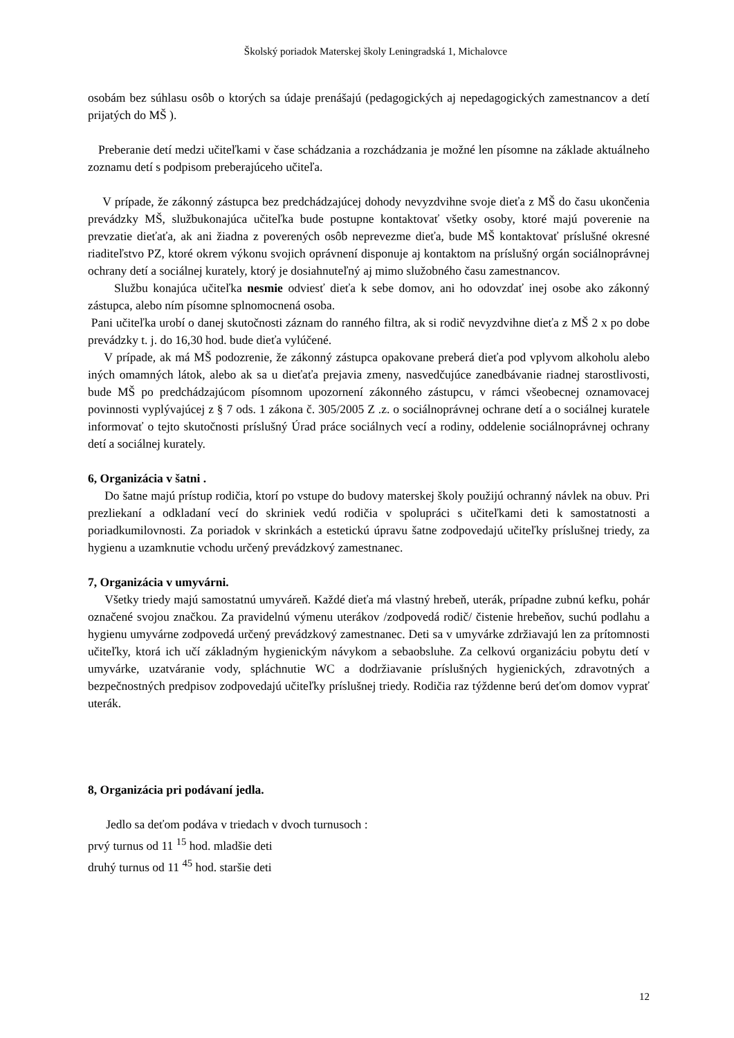Školský poriadok Materskej školy Leningradská 1, Michalovce
osobám bez súhlasu osôb o ktorých sa údaje prenášajú (pedagogických aj nepedagogických zamestnancov a detí prijatých do MŠ ).
Preberanie detí medzi učiteľkami v čase schádzania a rozchádzania je možné len písomne na základe aktuálneho zoznamu detí s podpisom preberajúceho učiteľa.
V prípade, že zákonný zástupca bez predchádzajúcej dohody nevyzdvihne svoje dieťa z MŠ do času ukončenia prevádzky MŠ, službukonajúca učiteľka bude postupne kontaktovať všetky osoby, ktoré majú poverenie na prevzatie dieťaťa, ak ani žiadna z poverených osôb neprevezme dieťa, bude MŠ kontaktovať príslušné okresné riaditeľstvo PZ, ktoré okrem výkonu svojich oprávnení disponuje aj kontaktom na príslušný orgán sociálnoprávnej ochrany detí a sociálnej kurately, ktorý je dosiahnuteľný aj mimo služobného času zamestnancov.
Službu konajúca učiteľka nesmie odviesť dieťa k sebe domov, ani ho odovzdať inej osobe ako zákonný zástupca, alebo ním písomne splnomocnená osoba.
Pani učiteľka urobí o danej skutočnosti záznam do ranného filtra, ak si rodič nevyzdvihne dieťa z MŠ 2 x po dobe prevádzky t. j. do 16,30 hod. bude dieťa vylúčené.
V prípade, ak má MŠ podozrenie, že zákonný zástupca opakovane preberá dieťa pod vplyvom alkoholu alebo iných omamných látok, alebo ak sa u dieťaťa prejavia zmeny, nasvedčujúce zanedbávanie riadnej starostlivosti, bude MŠ po predchádzajúcom písomnom upozornení zákonného zástupcu, v rámci všeobecnej oznamovacej povinnosti vyplývajúcej z § 7 ods. 1 zákona č. 305/2005 Z .z. o sociálnoprávnej ochrane detí a o sociálnej kuratele informovať o tejto skutočnosti príslušný Úrad práce sociálnych vecí a rodiny, oddelenie sociálnoprávnej ochrany detí a sociálnej kurately.
6, Organizácia v šatni .
Do šatne majú prístup rodičia, ktorí po vstupe do budovy materskej školy použijú ochranný návlek na obuv. Pri prezliekaní a odkladaní vecí do skriniek vedú rodičia v spolupráci s učiteľkami deti k samostatnosti a poriadkumilovnosti. Za poriadok v skrinkách a estetickú úpravu šatne zodpovedajú učiteľky príslušnej triedy, za hygienu a uzamknutie vchodu určený prevádzkový zamestnanec.
7, Organizácia v umyvárni.
Všetky triedy majú samostatnú umyváreň. Každé dieťa má vlastný hrebeň, uterák, prípadne zubnú kefku, pohár označené svojou značkou. Za pravidelnú výmenu uterákov /zodpovedá rodič/ čistenie hrebeňov, suchú podlahu a hygienu umyvárne zodpovedá určený prevádzkový zamestnanec. Deti sa v umyvárke zdržiavajú len za prítomnosti učiteľky, ktorá ich učí základným hygienickým návykom a sebaobsluhe. Za celkovú organizáciu pobytu detí v umyvárke, uzatváranie vody, spláchnutie WC a dodržiavanie príslušných hygienických, zdravotných a bezpečnostných predpisov zodpovedajú učiteľky príslušnej triedy. Rodičia raz týždenne berú deťom domov vyprať uterák.
8, Organizácia pri podávaní jedla.
Jedlo sa deťom podáva v triedach v dvoch turnusoch :
prvý turnus od 11 <sup>15</sup> hod. mladšie deti
druhý turnus od 11 <sup>45</sup> hod. staršie deti
12